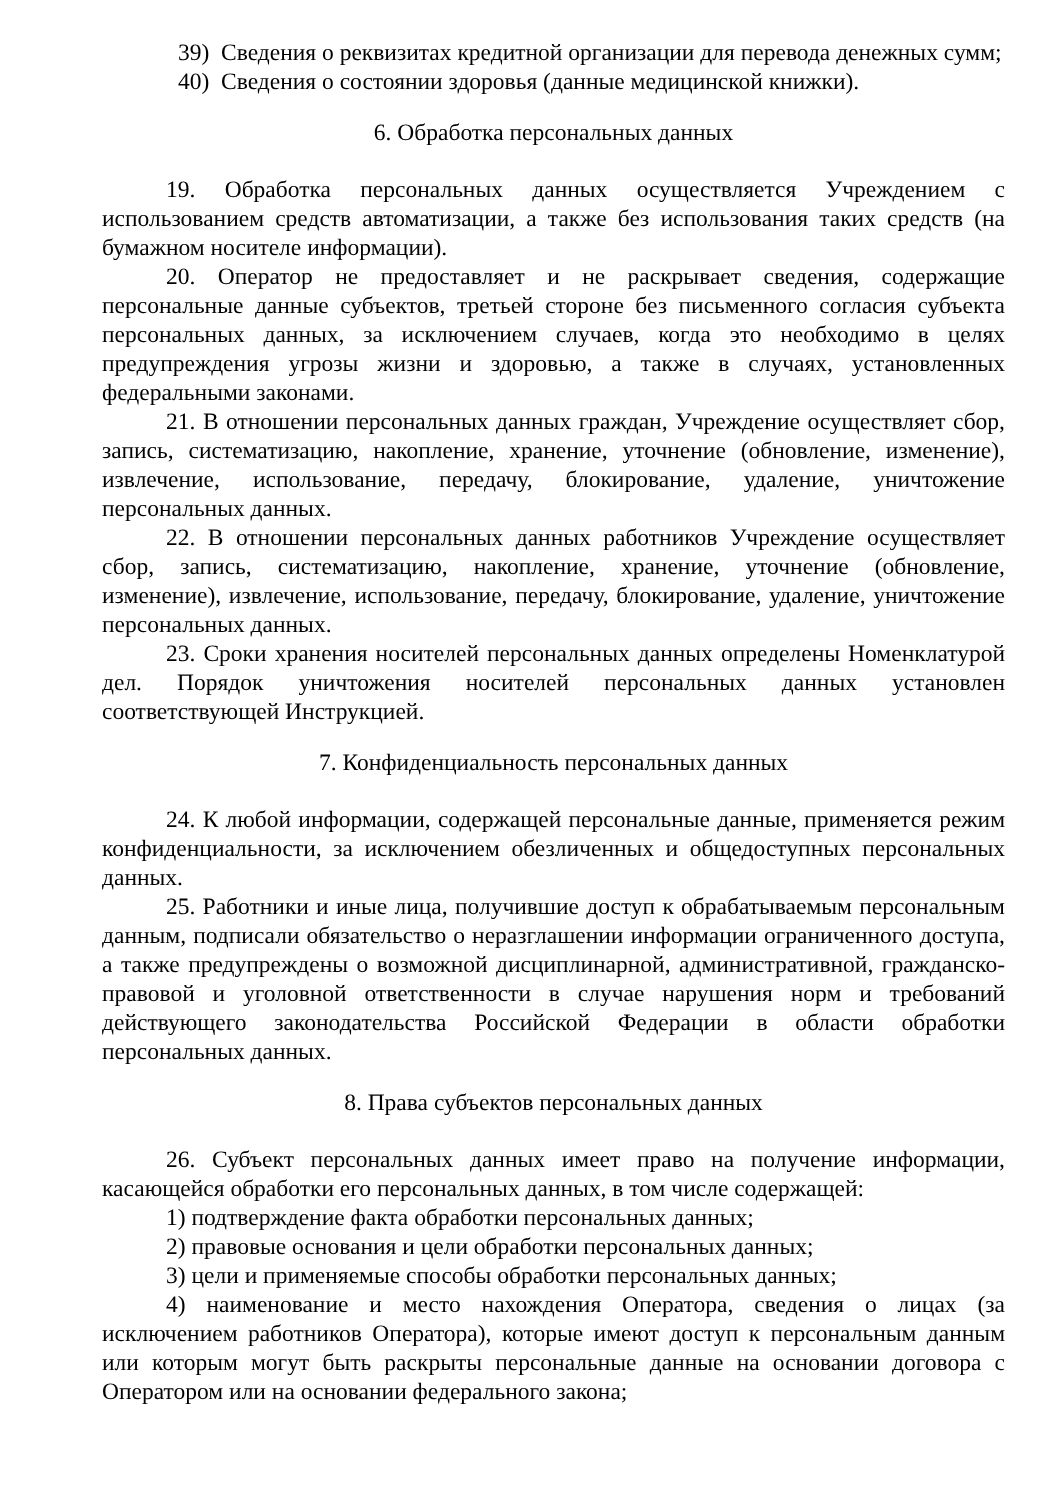39) Сведения о реквизитах кредитной организации для перевода денежных сумм;
40) Сведения о состоянии здоровья (данные медицинской книжки).
6. Обработка персональных данных
19. Обработка персональных данных осуществляется Учреждением с использованием средств автоматизации, а также без использования таких средств (на бумажном носителе информации).
20. Оператор не предоставляет и не раскрывает сведения, содержащие персональные данные субъектов, третьей стороне без письменного согласия субъекта персональных данных, за исключением случаев, когда это необходимо в целях предупреждения угрозы жизни и здоровью, а также в случаях, установленных федеральными законами.
21. В отношении персональных данных граждан, Учреждение осуществляет сбор, запись, систематизацию, накопление, хранение, уточнение (обновление, изменение), извлечение, использование, передачу, блокирование, удаление, уничтожение персональных данных.
22. В отношении персональных данных работников Учреждение осуществляет сбор, запись, систематизацию, накопление, хранение, уточнение (обновление, изменение), извлечение, использование, передачу, блокирование, удаление, уничтожение персональных данных.
23. Сроки хранения носителей персональных данных определены Номенклатурой дел. Порядок уничтожения носителей персональных данных установлен соответствующей Инструкцией.
7. Конфиденциальность персональных данных
24. К любой информации, содержащей персональные данные, применяется режим конфиденциальности, за исключением обезличенных и общедоступных персональных данных.
25. Работники и иные лица, получившие доступ к обрабатываемым персональным данным, подписали обязательство о неразглашении информации ограниченного доступа, а также предупреждены о возможной дисциплинарной, административной, гражданско-правовой и уголовной ответственности в случае нарушения норм и требований действующего законодательства Российской Федерации в области обработки персональных данных.
8. Права субъектов персональных данных
26. Субъект персональных данных имеет право на получение информации, касающейся обработки его персональных данных, в том числе содержащей:
1) подтверждение факта обработки персональных данных;
2) правовые основания и цели обработки персональных данных;
3) цели и применяемые способы обработки персональных данных;
4) наименование и место нахождения Оператора, сведения о лицах (за исключением работников Оператора), которые имеют доступ к персональным данным или которым могут быть раскрыты персональные данные на основании договора с Оператором или на основании федерального закона;